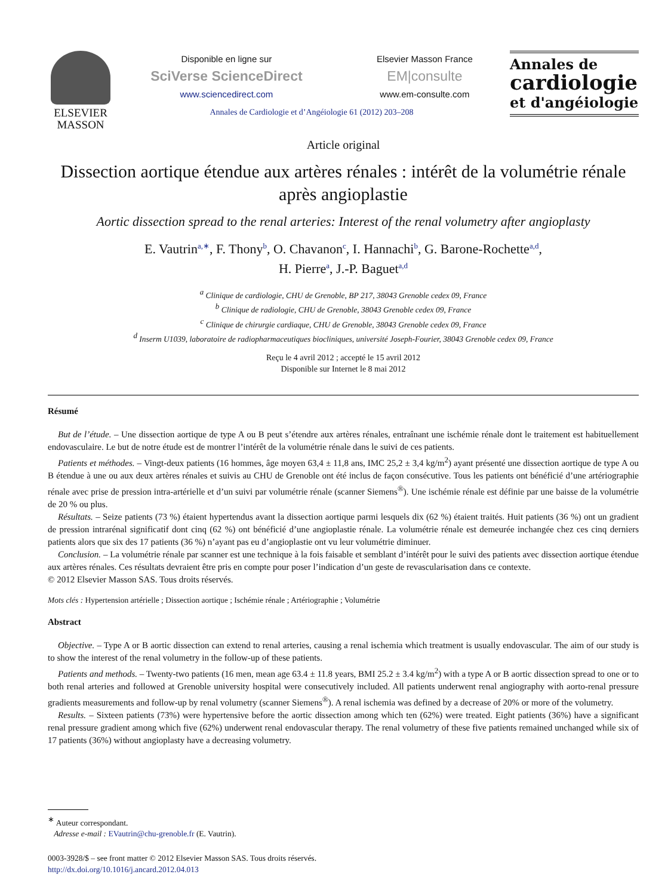ELSEVIER
MASSON
Disponible en ligne sur
SciVerse ScienceDirect
www.sciencedirect.com
Elsevier Masson France
EM|consulte
www.em-consulte.com
Annales de Cardiologie et d’Angéiologie 61 (2012) 203–208
Annales de
cardiologie
et d'angéiologie
Article original
Dissection aortique étendue aux artères rénales : intérêt de la volumétrie rénale après angioplastie
Aortic dissection spread to the renal arteries: Interest of the renal volumetry after angioplasty
E. Vautrin<sup>a,∗</sup>, F. Thony<sup>b</sup>, O. Chavanon<sup>c</sup>, I. Hannachi<sup>b</sup>, G. Barone-Rochette<sup>a,d</sup>,
H. Pierre<sup>a</sup>, J.-P. Baguet<sup>a,d</sup>
<sup>a</sup> Clinique de cardiologie, CHU de Grenoble, BP 217, 38043 Grenoble cedex 09, France
<sup>b</sup> Clinique de radiologie, CHU de Grenoble, 38043 Grenoble cedex 09, France
<sup>c</sup> Clinique de chirurgie cardiaque, CHU de Grenoble, 38043 Grenoble cedex 09, France
<sup>d</sup> Inserm U1039, laboratoire de radiopharmaceutiques biocliniques, université Joseph-Fourier, 38043 Grenoble cedex 09, France
Reçu le 4 avril 2012 ; accepté le 15 avril 2012
Disponible sur Internet le 8 mai 2012
Résumé
But de l’étude. – Une dissection aortique de type A ou B peut s’étendre aux artères rénales, entraînant une ischémie rénale dont le traitement est habituellement endovasculaire. Le but de notre étude est de montrer l’intérêt de la volumétrie rénale dans le suivi de ces patients.
Patients et méthodes. – Vingt-deux patients (16 hommes, âge moyen 63,4 ± 11,8 ans, IMC 25,2 ± 3,4 kg/m<sup>2</sup>) ayant présenté une dissection aortique de type A ou B étendue à une ou aux deux artères rénales et suivis au CHU de Grenoble ont été inclus de façon consécutive. Tous les patients ont bénéficié d’une artériographie rénale avec prise de pression intra-artérielle et d’un suivi par volumétrie rénale (scanner Siemens<sup>®</sup>). Une ischémie rénale est définie par une baisse de la volumétrie de 20 % ou plus.
Résultats. – Seize patients (73 %) étaient hypertendus avant la dissection aortique parmi lesquels dix (62 %) étaient traités. Huit patients (36 %) ont un gradient de pression intrarénal significatif dont cinq (62 %) ont bénéficié d’une angioplastie rénale. La volumétrie rénale est demeurée inchangée chez ces cinq derniers patients alors que six des 17 patients (36 %) n’ayant pas eu d’angioplastie ont vu leur volumétrie diminuer.
Conclusion. – La volumétrie rénale par scanner est une technique à la fois faisable et semblant d’intérêt pour le suivi des patients avec dissection aortique étendue aux artères rénales. Ces résultats devraient être pris en compte pour poser l’indication d’un geste de revascularisation dans ce contexte.
© 2012 Elsevier Masson SAS. Tous droits réservés.
Mots clés : Hypertension artérielle ; Dissection aortique ; Ischémie rénale ; Artériographie ; Volumétrie
Abstract
Objective. – Type A or B aortic dissection can extend to renal arteries, causing a renal ischemia which treatment is usually endovascular. The aim of our study is to show the interest of the renal volumetry in the follow-up of these patients.
Patients and methods. – Twenty-two patients (16 men, mean age 63.4 ± 11.8 years, BMI 25.2 ± 3.4 kg/m<sup>2</sup>) with a type A or B aortic dissection spread to one or to both renal arteries and followed at Grenoble university hospital were consecutively included. All patients underwent renal angiography with aorto-renal pressure gradients measurements and follow-up by renal volumetry (scanner Siemens<sup>®</sup>). A renal ischemia was defined by a decrease of 20% or more of the volumetry.
Results. – Sixteen patients (73%) were hypertensive before the aortic dissection among which ten (62%) were treated. Eight patients (36%) have a significant renal pressure gradient among which five (62%) underwent renal endovascular therapy. The renal volumetry of these five patients remained unchanged while six of 17 patients (36%) without angioplasty have a decreasing volumetry.
<sup>∗</sup> Auteur correspondant.
Adresse e-mail : EVautrin@chu-grenoble.fr (E. Vautrin).
0003-3928/$ – see front matter © 2012 Elsevier Masson SAS. Tous droits réservés.
http://dx.doi.org/10.1016/j.ancard.2012.04.013